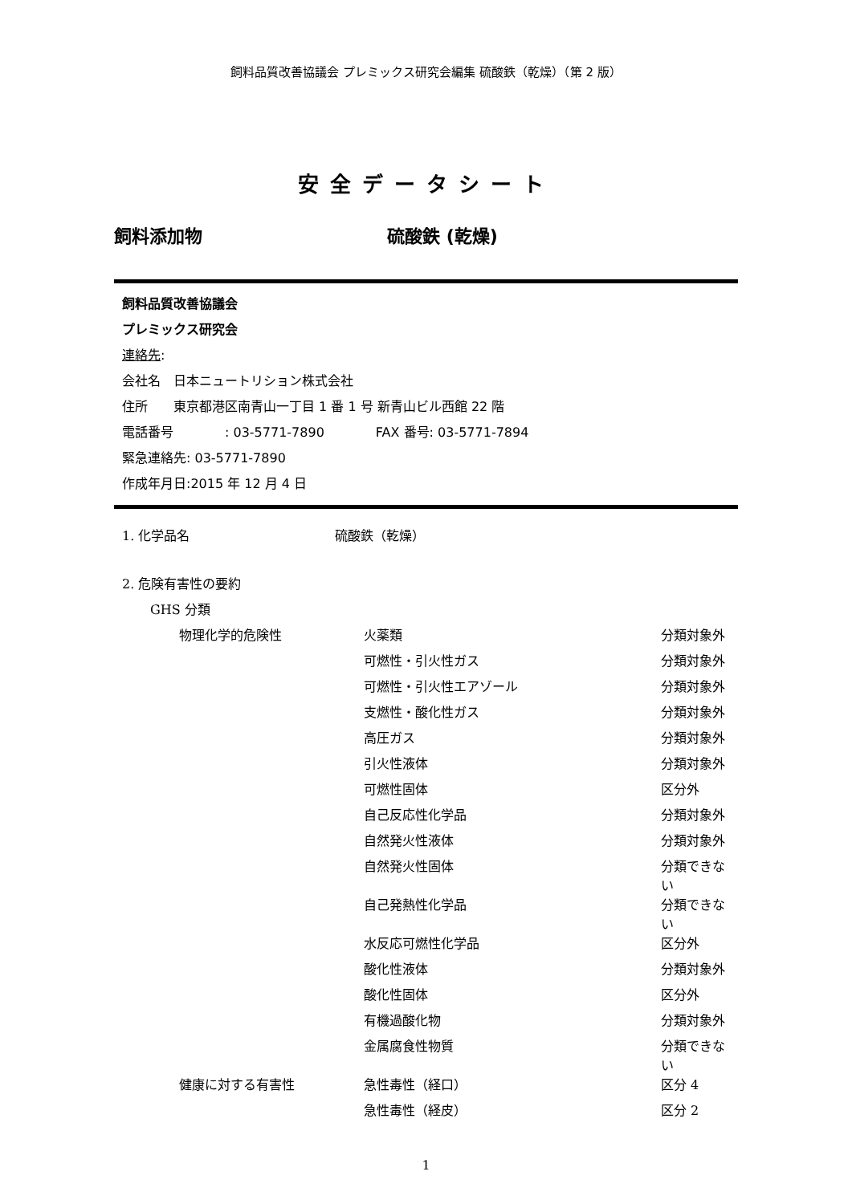飼料品質改善協議会 プレミックス研究会編集 硫酸鉄（乾燥）（第 2 版）
安全データシート
飼料添加物 硫酸鉄 (乾燥)
飼料品質改善協議会
プレミックス研究会
連絡先:
会社名　日本ニュートリション株式会社
住所　　東京都港区南青山一丁目 1 番 1 号 新青山ビル西館 22 階
電話番号　　　　: 03-5771-7890　　　　FAX 番号: 03-5771-7894
緊急連絡先: 03-5771-7890
作成年月日:2015 年 12 月 4 日
| 1. 化学品名 | 硫酸鉄（乾燥） |
| 2. 危険有害性の要約 | | | |
| | GHS 分類 | | |
| | 物理化学的危険性 | 火薬類 | 分類対象外 |
| | | 可燃性・引火性ガス | 分類対象外 |
| | | 可燃性・引火性エアゾール | 分類対象外 |
| | | 支燃性・酸化性ガス | 分類対象外 |
| | | 高圧ガス | 分類対象外 |
| | | 引火性液体 | 分類対象外 |
| | | 可燃性固体 | 区分外 |
| | | 自己反応性化学品 | 分類対象外 |
| | | 自然発火性液体 | 分類対象外 |
| | | 自然発火性固体 | 分類できない |
| | | 自己発熱性化学品 | 分類できない |
| | | 水反応可燃性化学品 | 区分外 |
| | | 酸化性液体 | 分類対象外 |
| | | 酸化性固体 | 区分外 |
| | | 有機過酸化物 | 分類対象外 |
| | | 金属腐食性物質 | 分類できない |
| | 健康に対する有害性 | 急性毒性（経口） | 区分 4 |
| | | 急性毒性（経皮） | 区分 2 |
1